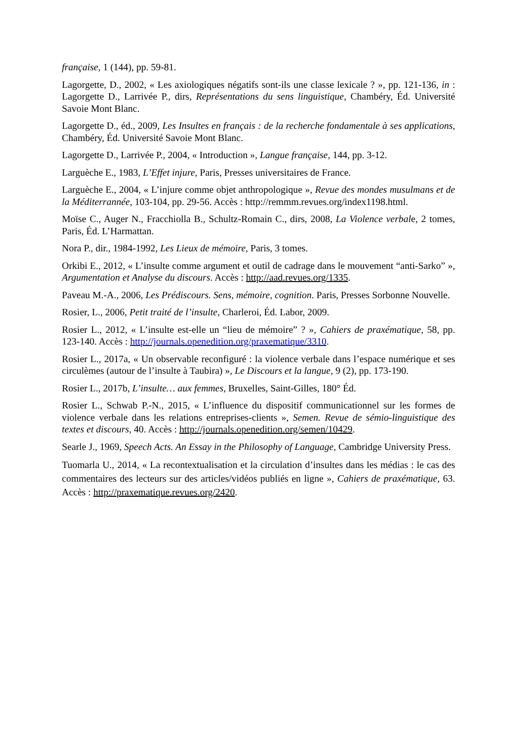française, 1 (144), pp. 59-81.
Lagorgette, D., 2002, « Les axiologiques négatifs sont-ils une classe lexicale ? », pp. 121-136, in : Lagorgette D., Larrivée P., dirs, Représentations du sens linguistique, Chambéry, Éd. Université Savoie Mont Blanc.
Lagorgette D., éd., 2009, Les Insultes en français : de la recherche fondamentale à ses applications, Chambéry, Éd. Université Savoie Mont Blanc.
Lagorgette D., Larrivée P., 2004, « Introduction », Langue française, 144, pp. 3-12.
Larguèche E., 1983, L’Effet injure, Paris, Presses universitaires de France.
Larguèche E., 2004, « L’injure comme objet anthropologique », Revue des mondes musulmans et de la Méditerrannée, 103-104, pp. 29-56. Accès : http://remmm.revues.org/index1198.html.
Moïse C., Auger N., Fracchiolla B., Schultz-Romain C., dirs, 2008, La Violence verbale, 2 tomes, Paris, Éd. L’Harmattan.
Nora P., dir., 1984-1992, Les Lieux de mémoire, Paris, 3 tomes.
Orkibi E., 2012, « L’insulte comme argument et outil de cadrage dans le mouvement “anti-Sarko” », Argumentation et Analyse du discours. Accès : http://aad.revues.org/1335.
Paveau M.-A., 2006, Les Prédiscours. Sens, mémoire, cognition. Paris, Presses Sorbonne Nouvelle.
Rosier, L., 2006, Petit traité de l’insulte, Charleroi, Éd. Labor, 2009.
Rosier L., 2012, « L’insulte est-elle un “lieu de mémoire” ? », Cahiers de praxématique, 58, pp. 123-140. Accès : http://journals.openedition.org/praxematique/3310.
Rosier L., 2017a, « Un observable reconfiguré : la violence verbale dans l’espace numérique et ses circulèmes (autour de l’insulte à Taubira) », Le Discours et la langue, 9 (2), pp. 173-190.
Rosier L., 2017b, L’insulte… aux femmes, Bruxelles, Saint-Gilles, 180° Éd.
Rosier L., Schwab P.-N., 2015, « L’influence du dispositif communicationnel sur les formes de violence verbale dans les relations entreprises-clients », Semen. Revue de sémio-linguistique des textes et discours, 40. Accès : http://journals.openedition.org/semen/10429.
Searle J., 1969, Speech Acts. An Essay in the Philosophy of Language, Cambridge University Press.
Tuomarla U., 2014, « La recontextualisation et la circulation d’insultes dans les médias : le cas des commentaires des lecteurs sur des articles/vidéos publiés en ligne », Cahiers de praxématique, 63. Accès : http://praxematique.revues.org/2420.